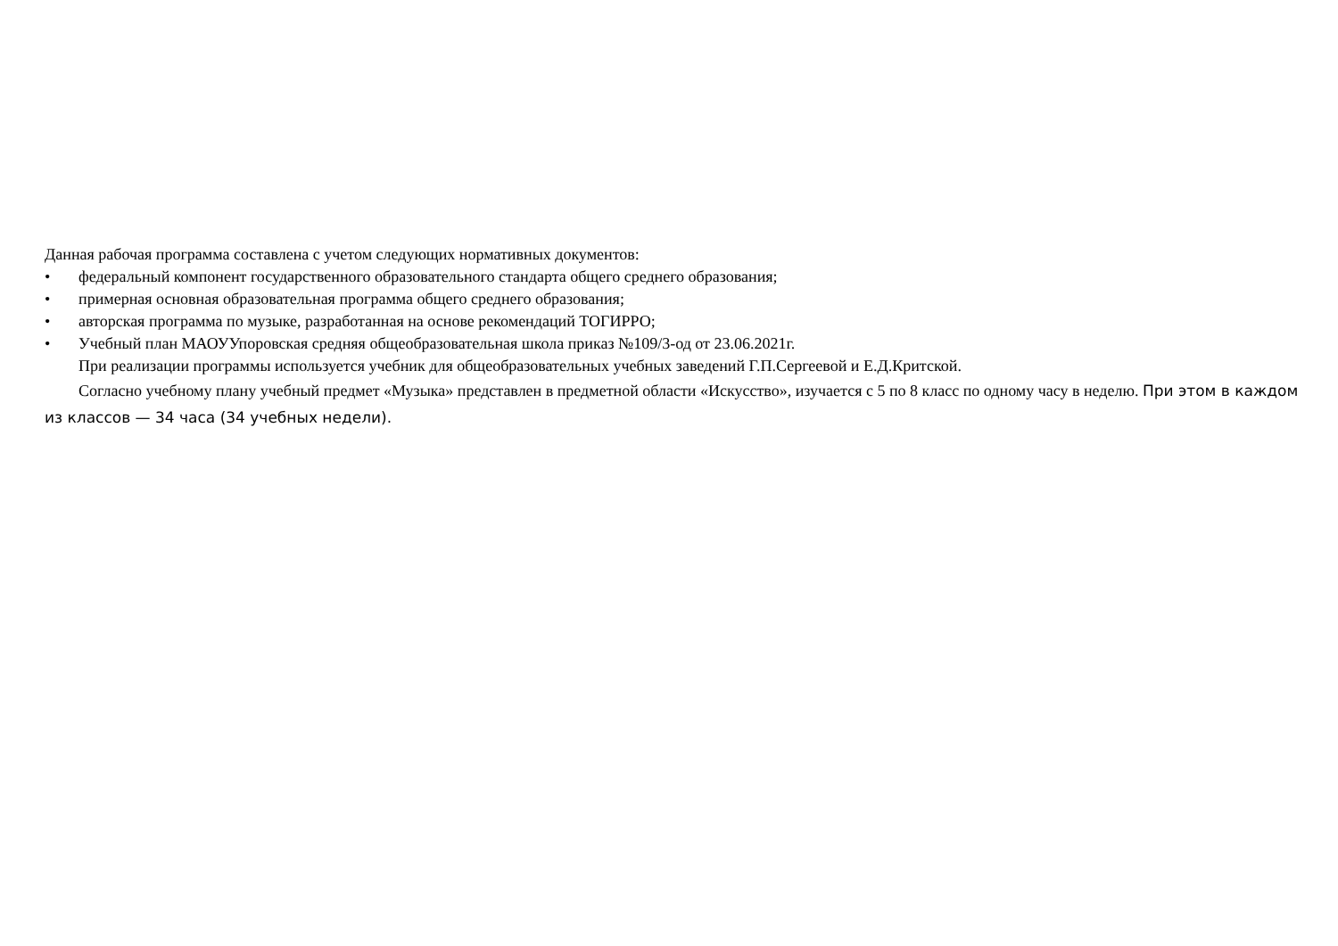Данная рабочая программа составлена с учетом следующих нормативных документов:
• федеральный компонент государственного образовательного стандарта общего среднего образования;
• примерная основная образовательная программа общего среднего образования;
• авторская программа по музыке, разработанная на основе рекомендаций ТОГИРРО;
• Учебный план МАОУУпоровская средняя общеобразовательная школа приказ №109/3-од от 23.06.2021г.
При реализации программы используется учебник для общеобразовательных учебных заведений Г.П.Сергеевой и Е.Д.Критской.
Согласно учебному плану учебный предмет «Музыка» представлен в предметной области «Искусство», изучается с 5 по 8 класс по одному часу в неделю. При этом в каждом из классов — 34 часа (34 учебных недели).